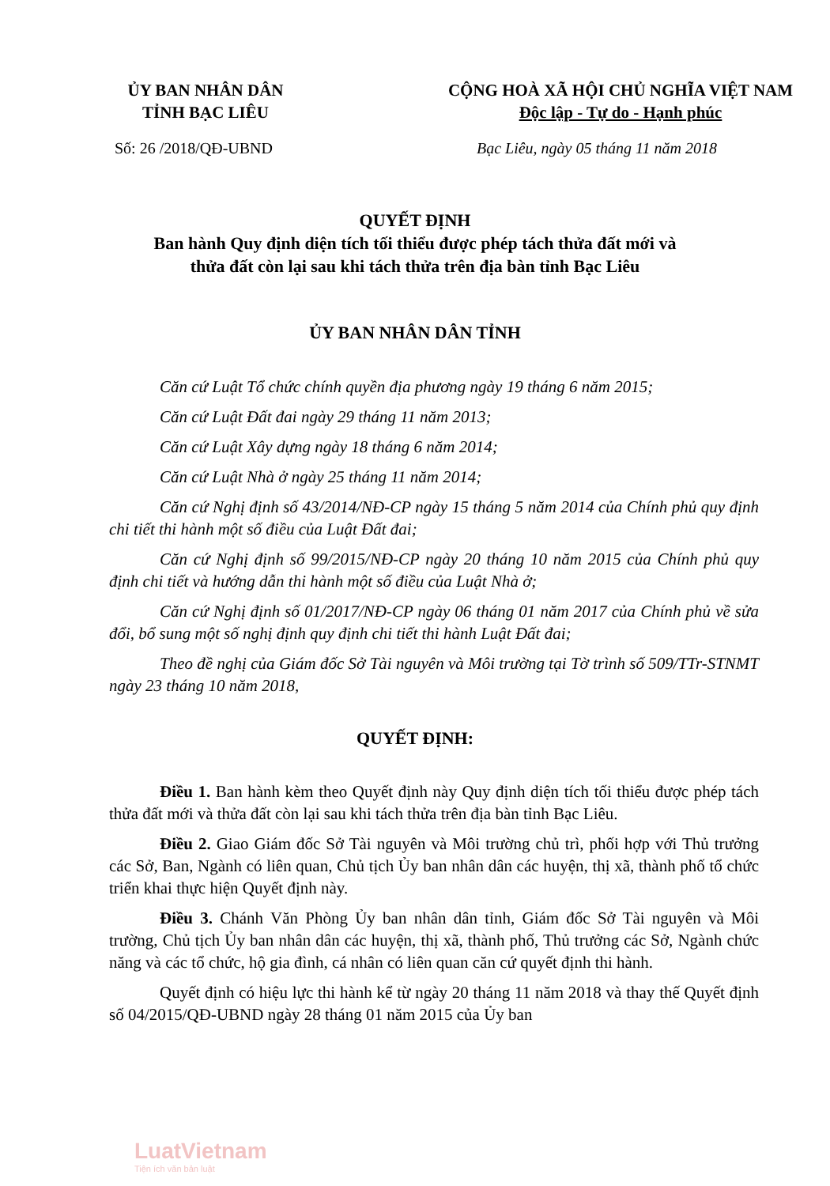ỦY BAN NHÂN DÂN
TỈNH BẠC LIÊU
CỘNG HOÀ XÃ HỘI CHỦ NGHĨA VIỆT NAM
Độc lập - Tự do - Hạnh phúc
Số: 26 /2018/QĐ-UBND Bạc Liêu, ngày 05 tháng 11 năm 2018
QUYẾT ĐỊNH
Ban hành Quy định diện tích tối thiểu được phép tách thửa đất mới và
thửa đất còn lại sau khi tách thửa trên địa bàn tỉnh Bạc Liêu
ỦY BAN NHÂN DÂN TỈNH
Căn cứ Luật Tổ chức chính quyền địa phương ngày 19 tháng 6 năm 2015;
Căn cứ Luật Đất đai ngày 29 tháng 11 năm 2013;
Căn cứ Luật Xây dựng ngày 18 tháng 6 năm 2014;
Căn cứ Luật Nhà ở ngày 25 tháng 11 năm 2014;
Căn cứ Nghị định số 43/2014/NĐ-CP ngày 15 tháng 5 năm 2014 của Chính phủ quy định chi tiết thi hành một số điều của Luật Đất đai;
Căn cứ Nghị định số 99/2015/NĐ-CP ngày 20 tháng 10 năm 2015 của Chính phủ quy định chi tiết và hướng dẫn thi hành một số điều của Luật Nhà ở;
Căn cứ Nghị định số 01/2017/NĐ-CP ngày 06 tháng 01 năm 2017 của Chính phủ về sửa đổi, bổ sung một số nghị định quy định chi tiết thi hành Luật Đất đai;
Theo đề nghị của Giám đốc Sở Tài nguyên và Môi trường tại Tờ trình số 509/TTr-STNMT ngày 23 tháng 10 năm 2018,
QUYẾT ĐỊNH:
Điều 1. Ban hành kèm theo Quyết định này Quy định diện tích tối thiểu được phép tách thửa đất mới và thửa đất còn lại sau khi tách thửa trên địa bàn tỉnh Bạc Liêu.
Điều 2. Giao Giám đốc Sở Tài nguyên và Môi trường chủ trì, phối hợp với Thủ trưởng các Sở, Ban, Ngành có liên quan, Chủ tịch Ủy ban nhân dân các huyện, thị xã, thành phố tổ chức triển khai thực hiện Quyết định này.
Điều 3. Chánh Văn Phòng Ủy ban nhân dân tỉnh, Giám đốc Sở Tài nguyên và Môi trường, Chủ tịch Ủy ban nhân dân các huyện, thị xã, thành phố, Thủ trưởng các Sở, Ngành chức năng và các tổ chức, hộ gia đình, cá nhân có liên quan căn cứ quyết định thi hành.
Quyết định có hiệu lực thi hành kể từ ngày 20 tháng 11 năm 2018 và thay thế Quyết định số 04/2015/QĐ-UBND ngày 28 tháng 01 năm 2015 của Ủy ban
LuatVietnam
Tiện ích văn bản luật